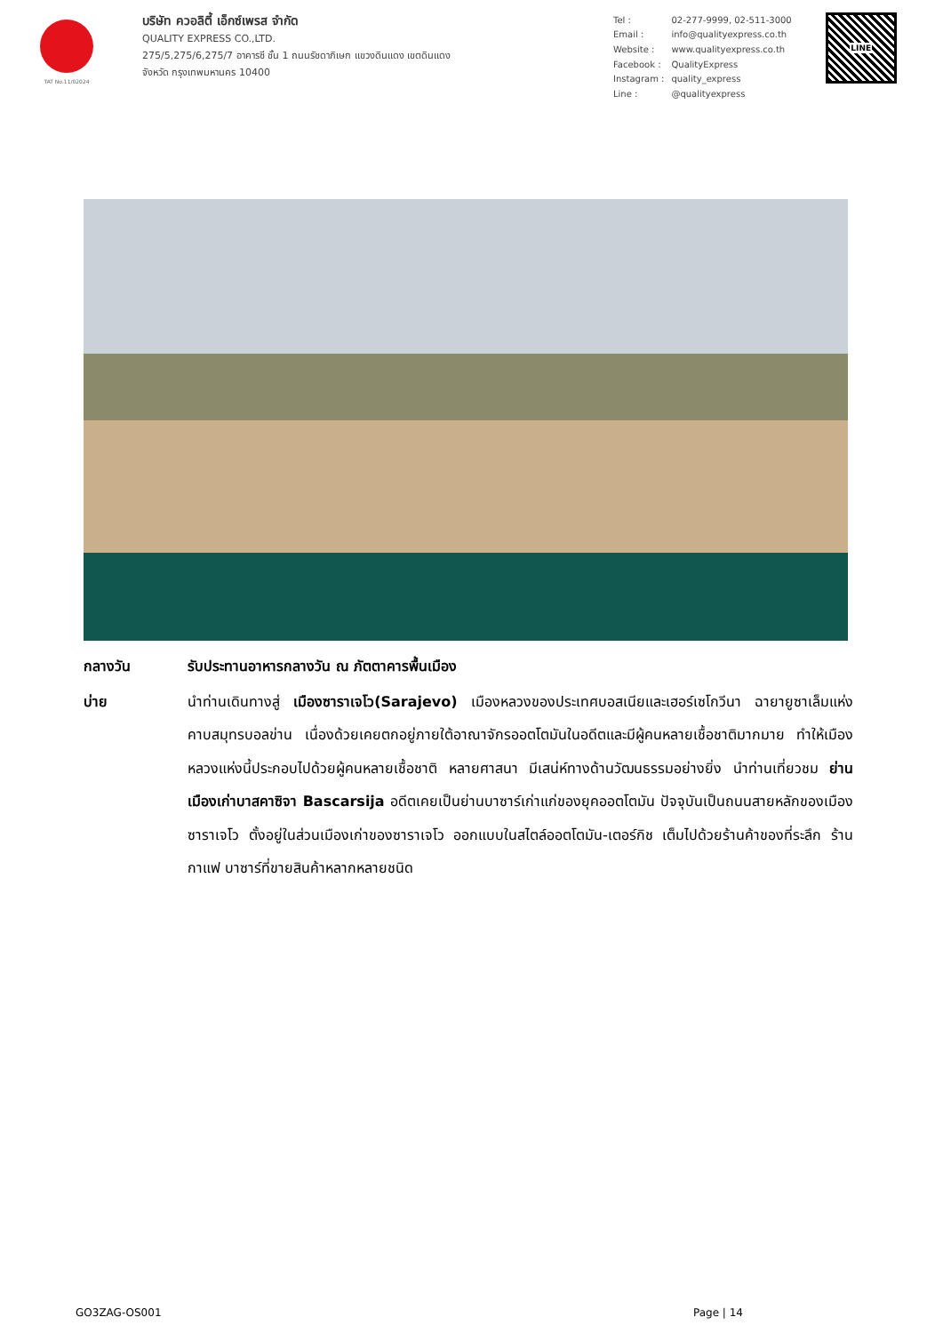TAT No.11/02024
บริษัท ควอลิตี้ เอ็กซ์เพรส จำกัด
QUALITY EXPRESS CO.,LTD.
275/5,275/6,275/7 อาคารซี ชั้น 1 ถนนรัชดาภิเษก แขวงดินแดง เขตดินแดง
จังหวัด กรุงเทพมหานคร 10400
| Tel : | 02-277-9999, 02-511-3000 |
| Email : | info@qualityexpress.co.th |
| Website : | www.qualityexpress.co.th |
| Facebook : | QualityExpress |
| Instagram : | quality_express |
| Line : | @qualityexpress |
LINE
กลางวัน รับประทานอาหารกลางวัน ณ ภัตตาคารพื้นเมือง
บ่าย นำท่านเดินทางสู่ เมืองซาราเจโว(Sarajevo) เมืองหลวงของประเทศบอสเนียและเฮอร์เซโกวีนา ฉายายูซาเล็มแห่งคาบสมุทรบอลข่าน เนื่องด้วยเคยตกอยู่ภายใต้อาณาจักรออตโตมันในอดีตและมีผู้คนหลายเชื้อชาติมากมาย ทำให้เมืองหลวงแห่งนี้ประกอบไปด้วยผู้คนหลายเชื้อชาติ หลายศาสนา มีเสน่ห์ทางด้านวัฒนธรรมอย่างยิ่ง นำท่านเที่ยวชม ย่านเมืองเก่าบาสคาซิจา Bascarsija อดีตเคยเป็นย่านบาซาร์เก่าแก่ของยุคออตโตมัน ปัจจุบันเป็นถนนสายหลักของเมืองซาราเจโว ตั้งอยู่ในส่วนเมืองเก่าของซาราเจโว ออกแบบในสไตล์ออตโตมัน-เตอร์กิช เต็มไปด้วยร้านค้าของที่ระลึก ร้านกาแฟ บาซาร์ที่ขายสินค้าหลากหลายชนิด
GO3ZAG-OS001 Page | 14